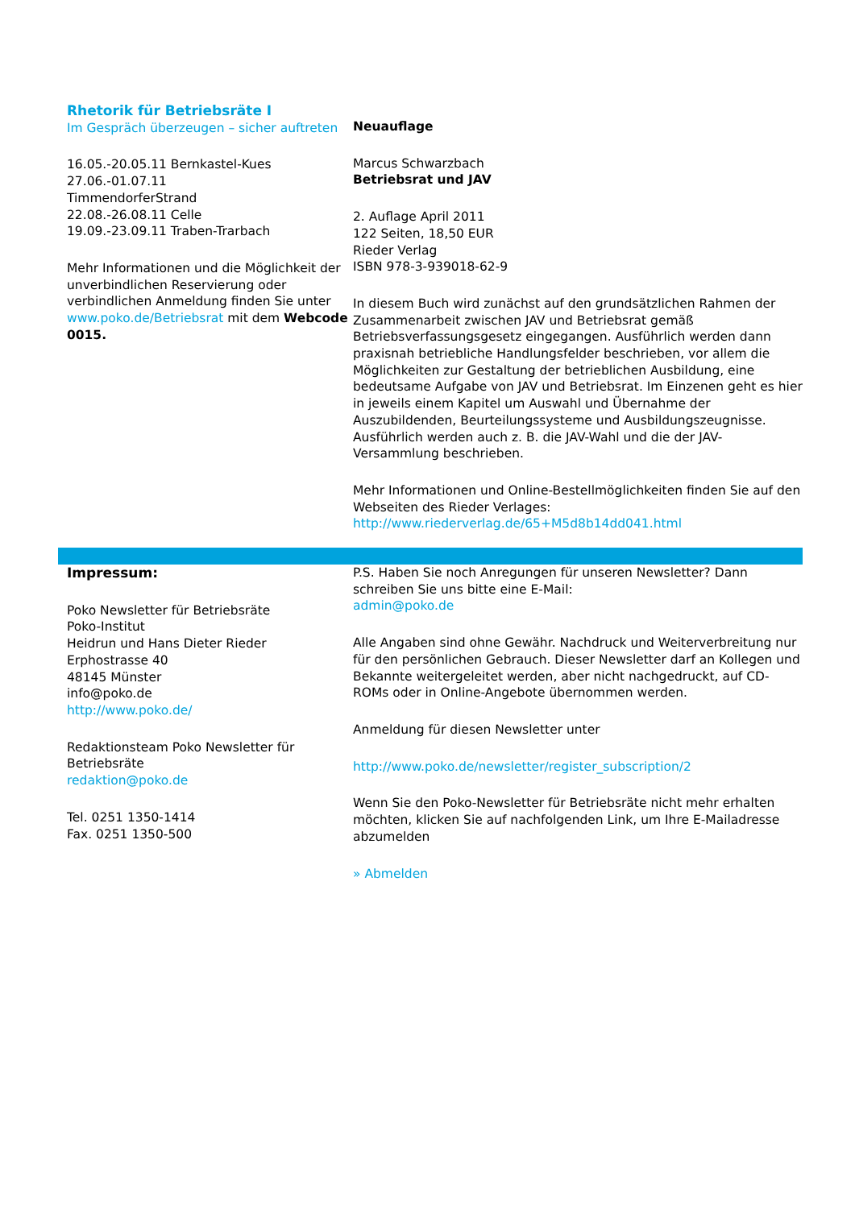Rhetorik für Betriebsräte I
Im Gespräch überzeugen – sicher auftreten
16.05.-20.05.11 Bernkastel-Kues
27.06.-01.07.11
TimmendorferStrand
22.08.-26.08.11 Celle
19.09.-23.09.11 Traben-Trarbach
Mehr Informationen und die Möglichkeit der unverbindlichen Reservierung oder verbindlichen Anmeldung finden Sie unter www.poko.de/Betriebsrat mit dem Webcode 0015.
Neuauflage
Marcus Schwarzbach
Betriebsrat und JAV
2. Auflage April 2011
122 Seiten, 18,50 EUR
Rieder Verlag
ISBN 978-3-939018-62-9
In diesem Buch wird zunächst auf den grundsätzlichen Rahmen der Zusammenarbeit zwischen JAV und Betriebsrat gemäß Betriebsverfassungsgesetz eingegangen. Ausführlich werden dann praxisnah betriebliche Handlungsfelder beschrieben, vor allem die Möglichkeiten zur Gestaltung der betrieblichen Ausbildung, eine bedeutsame Aufgabe von JAV und Betriebsrat. Im Einzenen geht es hier in jeweils einem Kapitel um Auswahl und Übernahme der Auszubildenden, Beurteilungssysteme und Ausbildungszeugnisse.
Ausführlich werden auch z. B. die JAV-Wahl und die der JAV-Versammlung beschrieben.
Mehr Informationen und Online-Bestellmöglichkeiten finden Sie auf den Webseiten des Rieder Verlages:
http://www.riederverlag.de/65+M5d8b14dd041.html
Impressum:
Poko Newsletter für Betriebsräte
Poko-Institut
Heidrun und Hans Dieter Rieder
Erphostrasse 40
48145 Münster
info@poko.de
http://www.poko.de/
Redaktionsteam Poko Newsletter für Betriebsräte
redaktion@poko.de
Tel. 0251 1350-1414
Fax. 0251 1350-500
P.S. Haben Sie noch Anregungen für unseren Newsletter? Dann schreiben Sie uns bitte eine E-Mail:
admin@poko.de
Alle Angaben sind ohne Gewähr. Nachdruck und Weiterverbreitung nur für den persönlichen Gebrauch. Dieser Newsletter darf an Kollegen und Bekannte weitergeleitet werden, aber nicht nachgedruckt, auf CD-ROMs oder in Online-Angebote übernommen werden.
Anmeldung für diesen Newsletter unter
http://www.poko.de/newsletter/register_subscription/2
Wenn Sie den Poko-Newsletter für Betriebsräte nicht mehr erhalten möchten, klicken Sie auf nachfolgenden Link, um Ihre E-Mailadresse abzumelden
» Abmelden